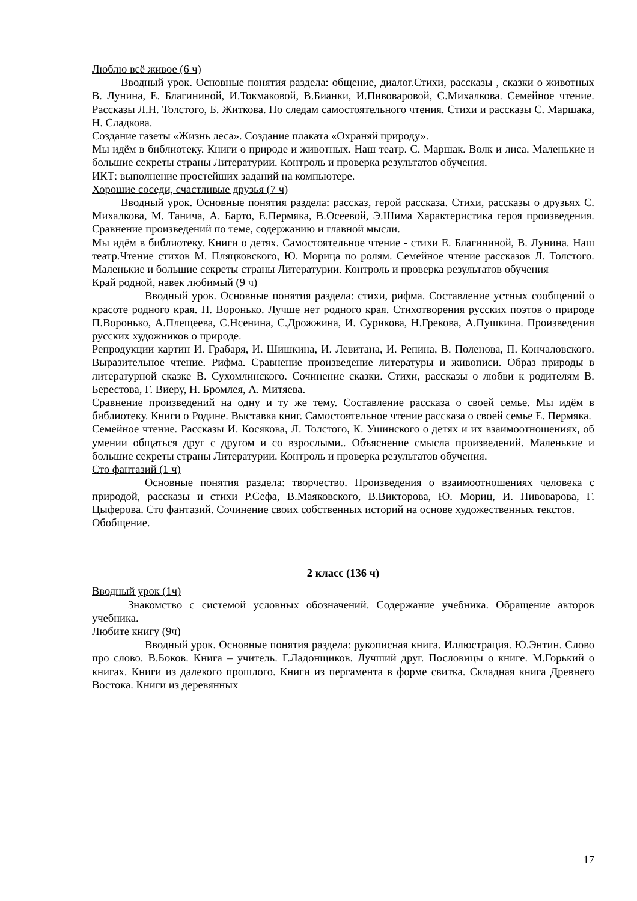Люблю всё живое (6 ч)
Вводный урок. Основные понятия раздела: общение, диалог.Стихи, рассказы , сказки о животных В. Лунина, Е. Благининой, И.Токмаковой, В.Бианки, И.Пивоваровой, С.Михалкова. Семейное чтение. Рассказы Л.Н. Толстого, Б. Житкова. По следам самостоятельного чтения. Стихи и рассказы С. Маршака, Н. Сладкова.
Создание газеты «Жизнь леса». Создание плаката «Охраняй природу».
Мы идём в библиотеку. Книги о природе и животных. Наш театр. С. Маршак. Волк и лиса. Маленькие и большие секреты страны Литературии. Контроль и проверка результатов обучения.
ИКТ: выполнение простейших заданий на компьютере.
Хорошие соседи, счастливые друзья (7 ч)
Вводный урок. Основные понятия раздела: рассказ, герой рассказа. Стихи, рассказы о друзьях С. Михалкова, М. Танича, А. Барто, Е.Пермяка, В.Осеевой, Э.Шима Характеристика героя произведения. Сравнение произведений по теме, содержанию и главной мысли.
Мы идём в библиотеку. Книги о детях. Самостоятельное чтение - стихи Е. Благининой, В. Лунина. Наш театр.Чтение стихов М. Пляцковского, Ю. Морица по ролям. Семейное чтение рассказов Л. Толстого. Маленькие и большие секреты страны Литературии. Контроль и проверка результатов обучения
Край родной, навек любимый (9 ч)
Вводный урок. Основные понятия раздела: стихи, рифма. Составление устных сообщений о красоте родного края. П. Воронько. Лучше нет родного края. Стихотворения русских поэтов о природе П.Воронько, А.Плещеева, С.Нсенина, С.Дрожжина, И. Сурикова, Н.Грекова, А.Пушкина. Произведения русских художников о природе.
Репродукции картин И. Грабаря, И. Шишкина, И. Левитана, И. Репина, В. Поленова, П. Кончаловского. Выразительное чтение. Рифма. Сравнение произведение литературы и живописи. Образ природы в литературной сказке В. Сухомлинского. Сочинение сказки. Стихи, рассказы о любви к родителям В. Берестова, Г. Виеру, Н. Бромлея, А. Митяева.
Сравнение произведений на одну и ту же тему. Составление рассказа о своей семье. Мы идём в библиотеку. Книги о Родине. Выставка книг. Самостоятельное чтение рассказа о своей семье Е. Пермяка.
Семейное чтение. Рассказы И. Косякова, Л. Толстого, К. Ушинского о детях и их взаимоотношениях, об умении общаться друг с другом и со взрослыми.. Объяснение смысла произведений. Маленькие и большие секреты страны Литературии. Контроль и проверка результатов обучения.
Сто фантазий (1 ч)
Основные понятия раздела: творчество. Произведения о взаимоотношениях человека с природой, рассказы и стихи Р.Сефа, В.Маяковского, В.Викторова, Ю. Мориц, И. Пивоварова, Г. Цыферова. Сто фантазий. Сочинение своих собственных историй на основе художественных текстов.
Обобщение.
2 класс (136 ч)
Вводный урок (1ч)
Знакомство с системой условных обозначений. Содержание учебника. Обращение авторов учебника.
Любите книгу (9ч)
Вводный урок. Основные понятия раздела: рукописная книга. Иллюстрация. Ю.Энтин. Слово про слово. В.Боков. Книга – учитель. Г.Ладонщиков. Лучший друг. Пословицы о книге. М.Горький о книгах. Книги из далекого прошлого. Книги из пергамента в форме свитка. Складная книга Древнего Востока. Книги из деревянных
17